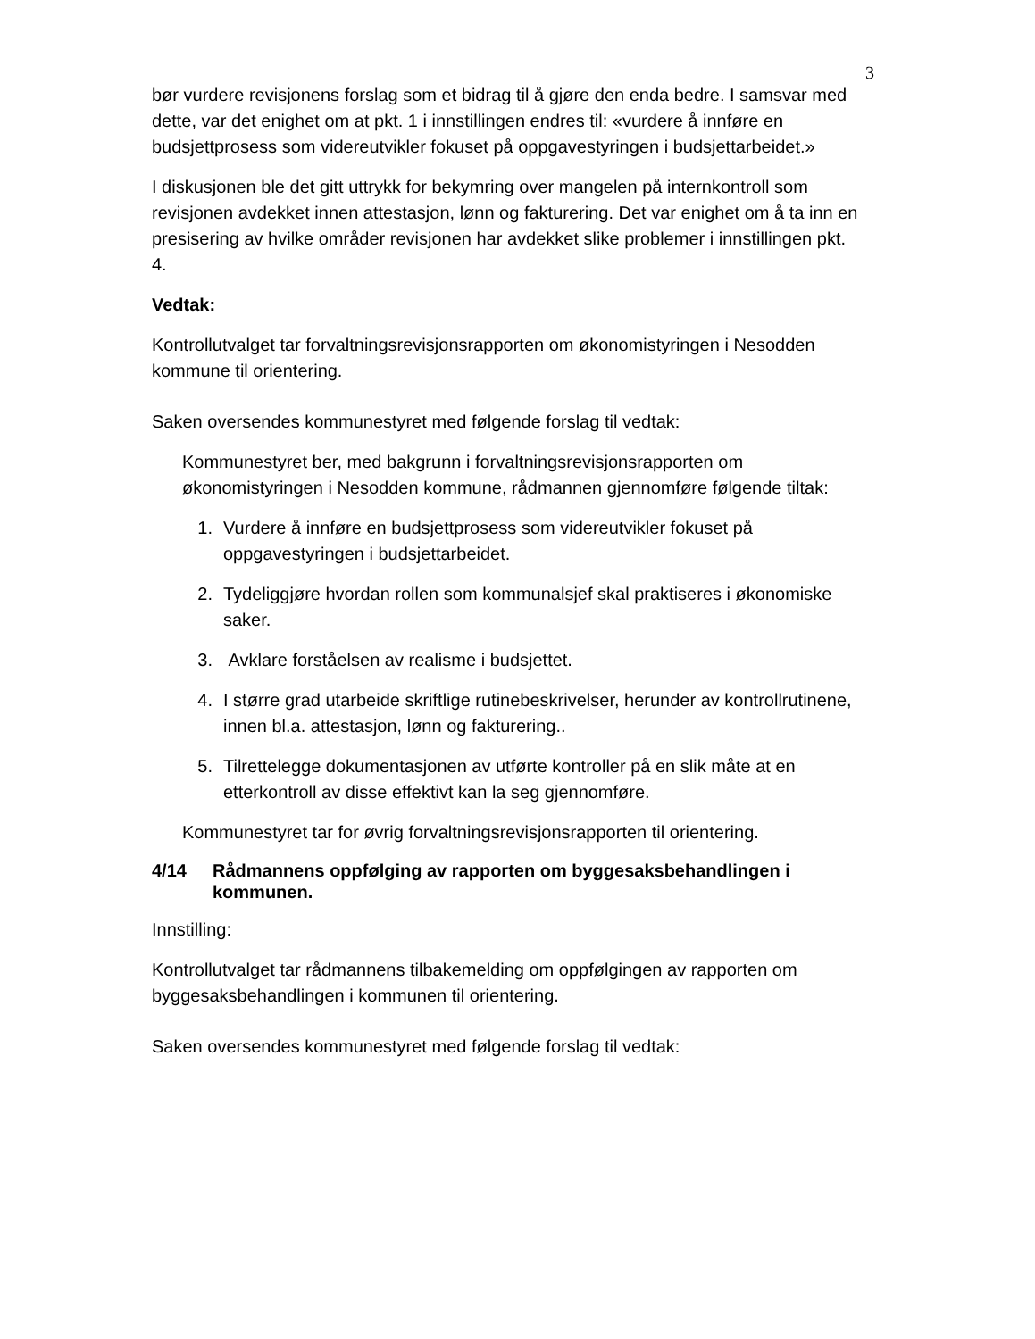3
bør vurdere revisjonens forslag som et bidrag til å gjøre den enda bedre. I samsvar med dette, var det enighet om at pkt. 1 i innstillingen endres til: «vurdere å innføre en budsjettprosess som videreutvikler fokuset på oppgavestyringen i budsjettarbeidet.»
I diskusjonen ble det gitt uttrykk for bekymring over mangelen på internkontroll som revisjonen avdekket innen attestasjon, lønn og fakturering. Det var enighet om å ta inn en presisering av hvilke områder revisjonen har avdekket slike problemer i innstillingen pkt. 4.
Vedtak:
Kontrollutvalget tar forvaltningsrevisjonsrapporten om økonomistyringen i Nesodden kommune til orientering.
Saken oversendes kommunestyret med følgende forslag til vedtak:
Kommunestyret ber, med bakgrunn i forvaltningsrevisjonsrapporten om økonomistyringen i Nesodden kommune, rådmannen gjennomføre følgende tiltak:
1. Vurdere å innføre en budsjettprosess som videreutvikler fokuset på oppgavestyringen i budsjettarbeidet.
2. Tydeliggjøre hvordan rollen som kommunalsjef skal praktiseres i økonomiske saker.
3. Avklare forståelsen av realisme i budsjettet.
4. I større grad utarbeide skriftlige rutinebeskrivelser, herunder av kontrollrutinene, innen bl.a. attestasjon, lønn og fakturering..
5. Tilrettelegge dokumentasjonen av utførte kontroller på en slik måte at en etterkontroll av disse effektivt kan la seg gjennomføre.
Kommunestyret tar for øvrig forvaltningsrevisjonsrapporten til orientering.
4/14 Rådmannens oppfølging av rapporten om byggesaksbehandlingen i kommunen.
Innstilling:
Kontrollutvalget tar rådmannens tilbakemelding om oppfølgingen av rapporten om byggesaksbehandlingen i kommunen til orientering.
Saken oversendes kommunestyret med følgende forslag til vedtak: